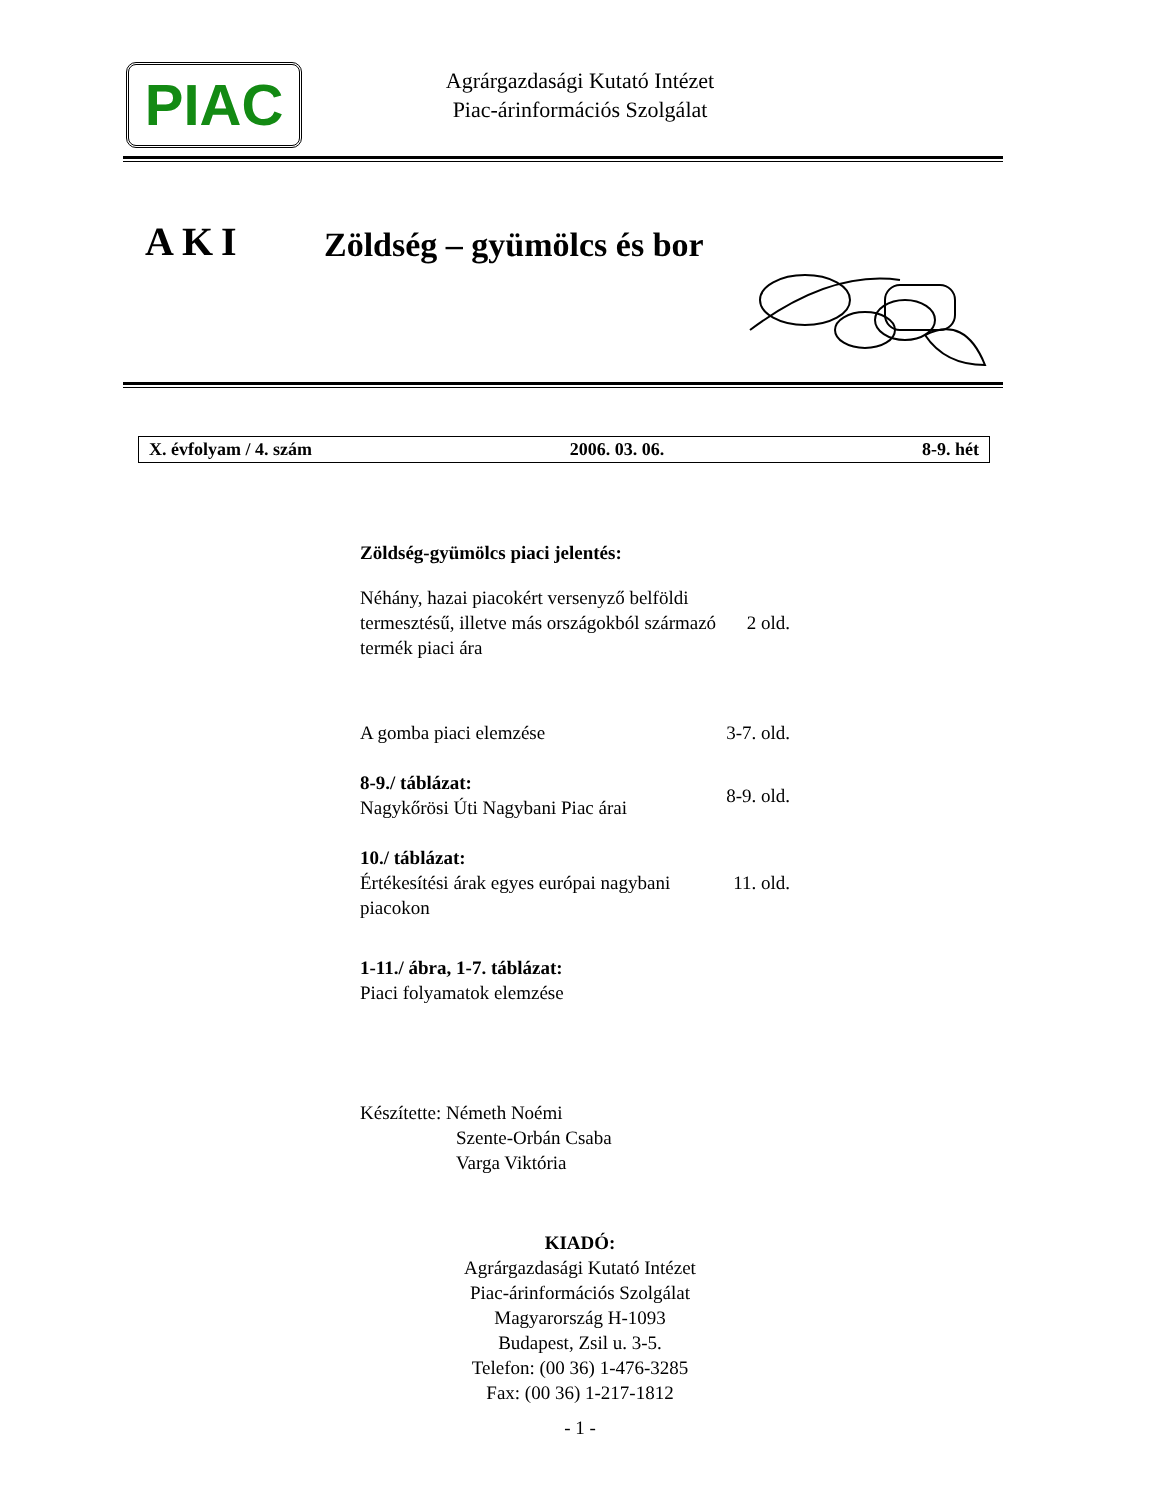PIAC
Agrárgazdasági Kutató Intézet
Piac-árinformációs Szolgálat
AKI Zöldség – gyümölcs és bor
X. évfolyam / 4. szám 2006. 03. 06. 8-9. hét
Zöldség-gyümölcs piaci jelentés:
| Néhány, hazai piacokért versenyző belföldi termesztésű, illetve más országokból származó termék piaci ára | 2 old. |
| A gomba piaci elemzése | 3-7. old. |
| 8-9./ táblázat: Nagykőrösi Úti Nagybani Piac árai | 8-9. old. |
| 10./ táblázat: Értékesítési árak egyes európai nagybani piacokon | 11. old. |
| 1-11./ ábra, 1-7. táblázat: Piaci folyamatok elemzése | |
Készítette: Németh Noémi
Szente-Orbán Csaba
Varga Viktória
KIADÓ:
Agrárgazdasági Kutató Intézet
Piac-árinformációs Szolgálat
Magyarország H-1093
Budapest, Zsil u. 3-5.
Telefon: (00 36) 1-476-3285
Fax: (00 36) 1-217-1812
- 1 -